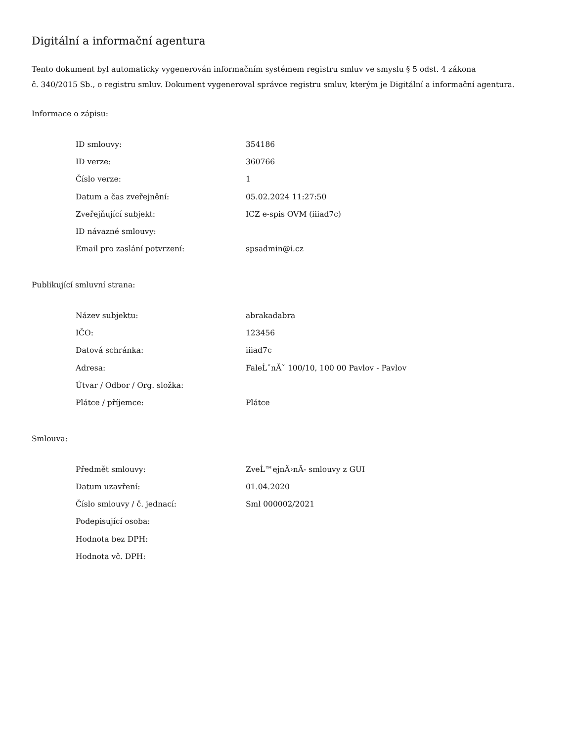Digitální a informační agentura
Tento dokument byl automaticky vygenerován informačním systémem registru smluv ve smyslu § 5 odst. 4 zákona
č. 340/2015 Sb., o registru smluv. Dokument vygeneroval správce registru smluv, kterým je Digitální a informační agentura.
Informace o zápisu:
| ID smlouvy: | 354186 |
| ID verze: | 360766 |
| Číslo verze: | 1 |
| Datum a čas zveřejnění: | 05.02.2024 11:27:50 |
| Zveřejňující subjekt: | ICZ e-spis OVM (iiiad7c) |
| ID návazné smlouvy: | |
| Email pro zaslání potvrzení: | spsadmin@i.cz |
Publikující smluvní strana:
| Název subjektu: | abrakadabra |
| IČO: | 123456 |
| Datová schránka: | iiiad7c |
| Adresa: | FaleĹˇnĂˇ 100/10, 100 00 Pavlov - Pavlov |
| Útvar / Odbor / Org. složka: | |
| Plátce / příjemce: | Plátce |
Smlouva:
| Předmět smlouvy: | ZveĹ™ejnÄ›nĂ- smlouvy z GUI |
| Datum uzavření: | 01.04.2020 |
| Číslo smlouvy / č. jednací: | Sml 000002/2021 |
| Podepisující osoba: | |
| Hodnota bez DPH: | |
| Hodnota vč. DPH: | |